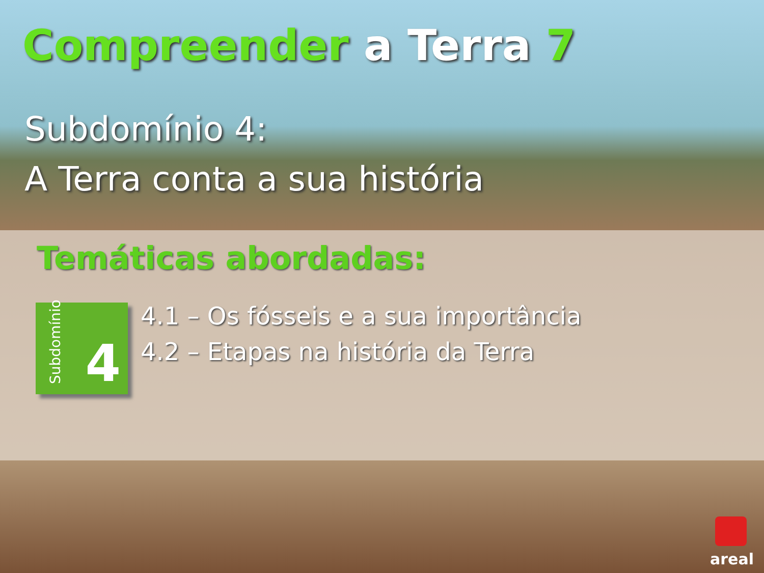Compreender a Terra 7
Subdomínio 4:
A Terra conta a sua história
Temáticas abordadas:
Subdomínio
4
4.1 – Os fósseis e a sua importância
4.2 – Etapas na história da Terra
areal